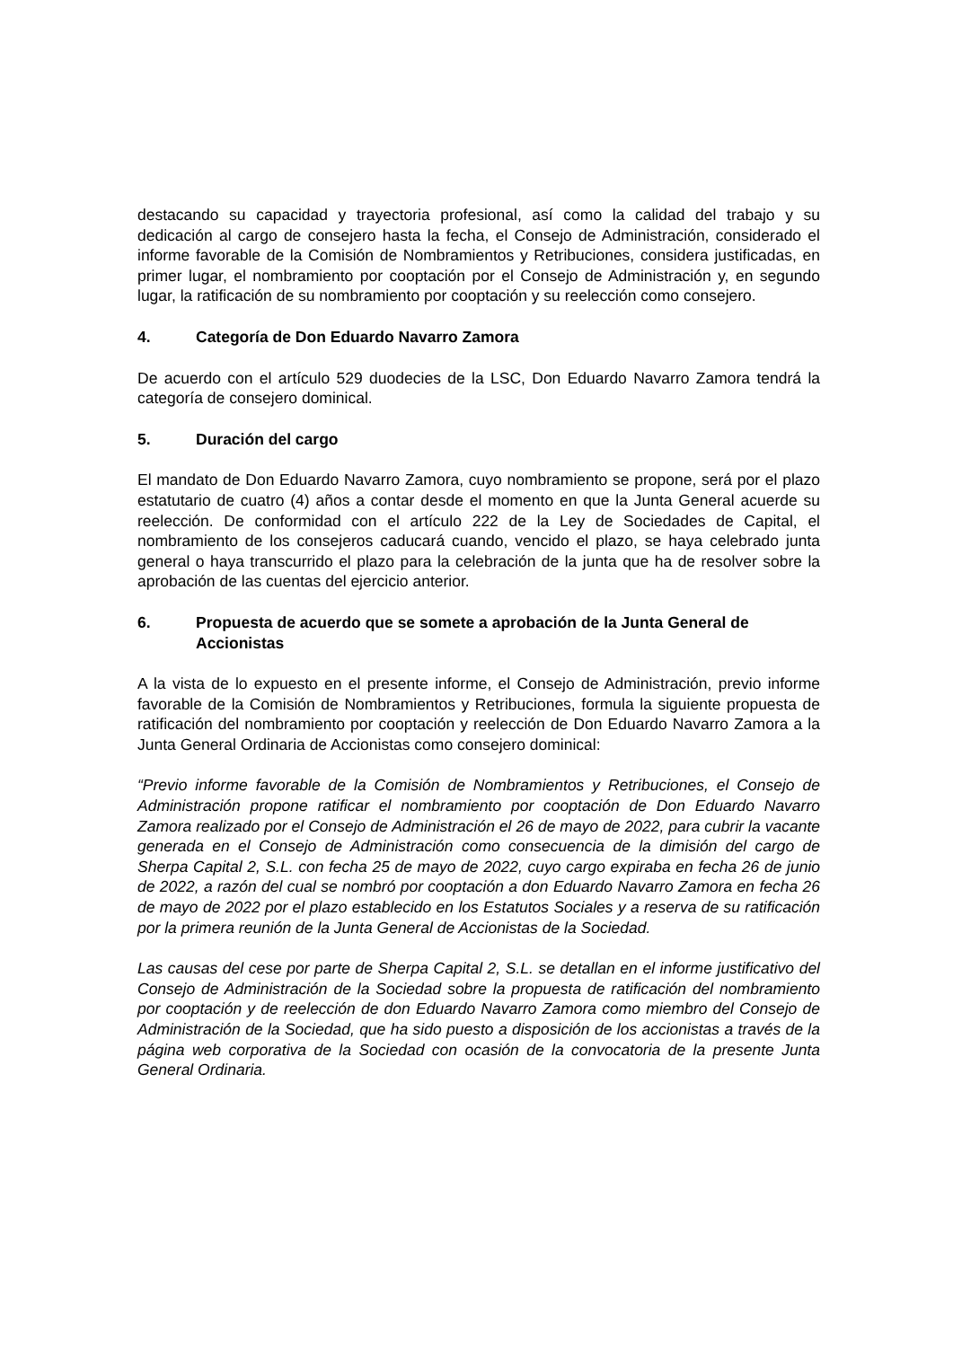destacando su capacidad y trayectoria profesional, así como la calidad del trabajo y su dedicación al cargo de consejero hasta la fecha, el Consejo de Administración, considerado el informe favorable de la Comisión de Nombramientos y Retribuciones, considera justificadas, en primer lugar, el nombramiento por cooptación por el Consejo de Administración y, en segundo lugar, la ratificación de su nombramiento por cooptación y su reelección como consejero.
4. Categoría de Don Eduardo Navarro Zamora
De acuerdo con el artículo 529 duodecies de la LSC, Don Eduardo Navarro Zamora tendrá la categoría de consejero dominical.
5. Duración del cargo
El mandato de Don Eduardo Navarro Zamora, cuyo nombramiento se propone, será por el plazo estatutario de cuatro (4) años a contar desde el momento en que la Junta General acuerde su reelección. De conformidad con el artículo 222 de la Ley de Sociedades de Capital, el nombramiento de los consejeros caducará cuando, vencido el plazo, se haya celebrado junta general o haya transcurrido el plazo para la celebración de la junta que ha de resolver sobre la aprobación de las cuentas del ejercicio anterior.
6. Propuesta de acuerdo que se somete a aprobación de la Junta General de Accionistas
A la vista de lo expuesto en el presente informe, el Consejo de Administración, previo informe favorable de la Comisión de Nombramientos y Retribuciones, formula la siguiente propuesta de ratificación del nombramiento por cooptación y reelección de Don Eduardo Navarro Zamora a la Junta General Ordinaria de Accionistas como consejero dominical:
“Previo informe favorable de la Comisión de Nombramientos y Retribuciones, el Consejo de Administración propone ratificar el nombramiento por cooptación de Don Eduardo Navarro Zamora realizado por el Consejo de Administración el 26 de mayo de 2022, para cubrir la vacante generada en el Consejo de Administración como consecuencia de la dimisión del cargo de Sherpa Capital 2, S.L. con fecha 25 de mayo de 2022, cuyo cargo expiraba en fecha 26 de junio de 2022, a razón del cual se nombró por cooptación a don Eduardo Navarro Zamora en fecha 26 de mayo de 2022 por el plazo establecido en los Estatutos Sociales y a reserva de su ratificación por la primera reunión de la Junta General de Accionistas de la Sociedad.
Las causas del cese por parte de Sherpa Capital 2, S.L. se detallan en el informe justificativo del Consejo de Administración de la Sociedad sobre la propuesta de ratificación del nombramiento por cooptación y de reelección de don Eduardo Navarro Zamora como miembro del Consejo de Administración de la Sociedad, que ha sido puesto a disposición de los accionistas a través de la página web corporativa de la Sociedad con ocasión de la convocatoria de la presente Junta General Ordinaria.